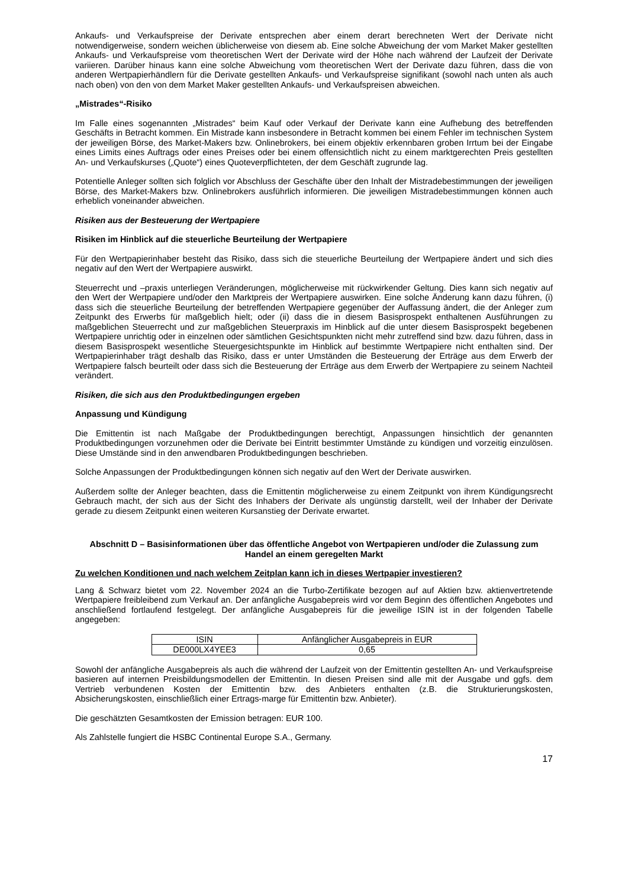Ankaufs- und Verkaufspreise der Derivate entsprechen aber einem derart berechneten Wert der Derivate nicht notwendigerweise, sondern weichen üblicherweise von diesem ab. Eine solche Abweichung der vom Market Maker gestellten Ankaufs- und Verkaufspreise vom theoretischen Wert der Derivate wird der Höhe nach während der Laufzeit der Derivate variieren. Darüber hinaus kann eine solche Abweichung vom theoretischen Wert der Derivate dazu führen, dass die von anderen Wertpapierhändlern für die Derivate gestellten Ankaufs- und Verkaufspreise signifikant (sowohl nach unten als auch nach oben) von den von dem Market Maker gestellten Ankaufs- und Verkaufspreisen abweichen.
„Mistrades“-Risiko
Im Falle eines sogenannten „Mistrades“ beim Kauf oder Verkauf der Derivate kann eine Aufhebung des betreffenden Geschäfts in Betracht kommen. Ein Mistrade kann insbesondere in Betracht kommen bei einem Fehler im technischen System der jeweiligen Börse, des Market-Makers bzw. Onlinebrokers, bei einem objektiv erkennbaren groben Irrtum bei der Eingabe eines Limits eines Auftrags oder eines Preises oder bei einem offensichtlich nicht zu einem marktgerechten Preis gestellten An- und Verkaufskurses („Quote“) eines Quoteverpflichteten, der dem Geschäft zugrunde lag.
Potentielle Anleger sollten sich folglich vor Abschluss der Geschäfte über den Inhalt der Mistradebestimmungen der jeweiligen Börse, des Market-Makers bzw. Onlinebrokers ausführlich informieren. Die jeweiligen Mistradebestimmungen können auch erheblich voneinander abweichen.
Risiken aus der Besteuerung der Wertpapiere
Risiken im Hinblick auf die steuerliche Beurteilung der Wertpapiere
Für den Wertpapierinhaber besteht das Risiko, dass sich die steuerliche Beurteilung der Wertpapiere ändert und sich dies negativ auf den Wert der Wertpapiere auswirkt.
Steuerrecht und –praxis unterliegen Veränderungen, möglicherweise mit rückwirkender Geltung. Dies kann sich negativ auf den Wert der Wertpapiere und/oder den Marktpreis der Wertpapiere auswirken. Eine solche Änderung kann dazu führen, (i) dass sich die steuerliche Beurteilung der betreffenden Wertpapiere gegenüber der Auffassung ändert, die der Anleger zum Zeitpunkt des Erwerbs für maßgeblich hielt; oder (ii) dass die in diesem Basisprospekt enthaltenen Ausführungen zu maßgeblichen Steuerrecht und zur maßgeblichen Steuerpraxis im Hinblick auf die unter diesem Basisprospekt begebenen Wertpapiere unrichtig oder in einzelnen oder sämtlichen Gesichtspunkten nicht mehr zutreffend sind bzw. dazu führen, dass in diesem Basisprospekt wesentliche Steuergesichtspunkte im Hinblick auf bestimmte Wertpapiere nicht enthalten sind. Der Wertpapierinhaber trägt deshalb das Risiko, dass er unter Umständen die Besteuerung der Erträge aus dem Erwerb der Wertpapiere falsch beurteilt oder dass sich die Besteuerung der Erträge aus dem Erwerb der Wertpapiere zu seinem Nachteil verändert.
Risiken, die sich aus den Produktbedingungen ergeben
Anpassung und Kündigung
Die Emittentin ist nach Maßgabe der Produktbedingungen berechtigt, Anpassungen hinsichtlich der genannten Produktbedingungen vorzunehmen oder die Derivate bei Eintritt bestimmter Umstände zu kündigen und vorzeitig einzulösen. Diese Umstände sind in den anwendbaren Produktbedingungen beschrieben.
Solche Anpassungen der Produktbedingungen können sich negativ auf den Wert der Derivate auswirken.
Außerdem sollte der Anleger beachten, dass die Emittentin möglicherweise zu einem Zeitpunkt von ihrem Kündigungsrecht Gebrauch macht, der sich aus der Sicht des Inhabers der Derivate als ungünstig darstellt, weil der Inhaber der Derivate gerade zu diesem Zeitpunkt einen weiteren Kursanstieg der Derivate erwartet.
Abschnitt D – Basisinformationen über das öffentliche Angebot von Wertpapieren und/oder die Zulassung zum Handel an einem geregelten Markt
Zu welchen Konditionen und nach welchem Zeitplan kann ich in dieses Wertpapier investieren?
Lang & Schwarz bietet vom 22. November 2024 an die Turbo-Zertifikate bezogen auf auf Aktien bzw. aktienvertretende Wertpapiere freibleibend zum Verkauf an. Der anfängliche Ausgabepreis wird vor dem Beginn des öffentlichen Angebotes und anschließend fortlaufend festgelegt. Der anfängliche Ausgabepreis für die jeweilige ISIN ist in der folgenden Tabelle angegeben:
| ISIN | Anfänglicher Ausgabepreis in EUR |
| --- | --- |
| DE000LX4YEE3 | 0,65 |
Sowohl der anfängliche Ausgabepreis als auch die während der Laufzeit von der Emittentin gestellten An- und Verkaufspreise basieren auf internen Preisbildungsmodellen der Emittentin. In diesen Preisen sind alle mit der Ausgabe und ggfs. dem Vertrieb verbundenen Kosten der Emittentin bzw. des Anbieters enthalten (z.B. die Strukturierungskosten, Absicherungskosten, einschließlich einer Ertrags-marge für Emittentin bzw. Anbieter).
Die geschätzten Gesamtkosten der Emission betragen: EUR 100.
Als Zahlstelle fungiert die HSBC Continental Europe S.A., Germany.
17